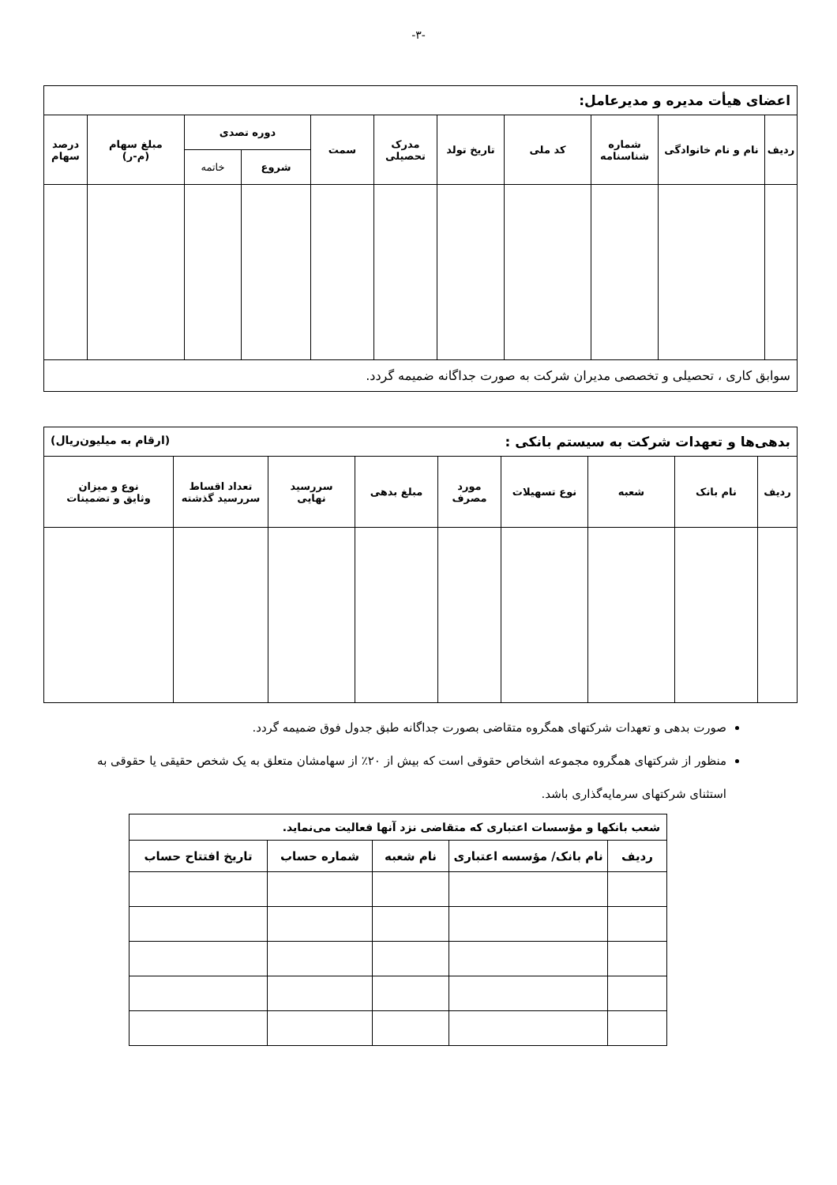-۳-
| اعضای هیأت مدیره و مدیرعامل: | | | | | | | | | | |
| --- | --- | --- | --- | --- | --- | --- | --- | --- | --- | --- |
| ردیف | نام و نام خانوادگی | شماره شناسنامه | کد ملی | تاریخ تولد | مدرک تحصیلی | سمت | دوره تصدی | | مبلغ سهام (م-ر) | درصد سهام |
| | | | | | | | شروع | خاتمه | | |
| سوابق کاری ، تحصیلی و تخصصی مدیران شرکت به صورت جداگانه ضمیمه گردد. | | | | | | | | | | |
| بدهی‌ها و تعهدات شرکت به سیستم بانکی : (ارقام به میلیون‌ریال) | | | | | | | | |
| --- | --- | --- | --- | --- | --- | --- | --- | --- |
| ردیف | نام بانک | شعبه | نوع تسهیلات | مورد مصرف | مبلغ بدهی | سررسید نهایی | تعداد اقساط سررسید گذشته | نوع و میزان وثایق و تضمینات |
صورت بدهی و تعهدات شرکتهای همگروه متقاضی بصورت جداگانه طبق جدول فوق ضمیمه گردد.
منظور از شرکتهای همگروه مجموعه اشخاص حقوقی است که بیش از ۲۰٪ از سهامشان متعلق به یک شخص حقیقی یا حقوقی به استثنای شرکتهای سرمایه‌گذاری باشد.
| شعب بانکها و مؤسسات اعتباری که متقاضی نزد آنها فعالیت می‌نماید. | | | | |
| --- | --- | --- | --- | --- |
| ردیف | نام بانک/ مؤسسه اعتباری | نام شعبه | شماره حساب | تاریخ افتتاح حساب |